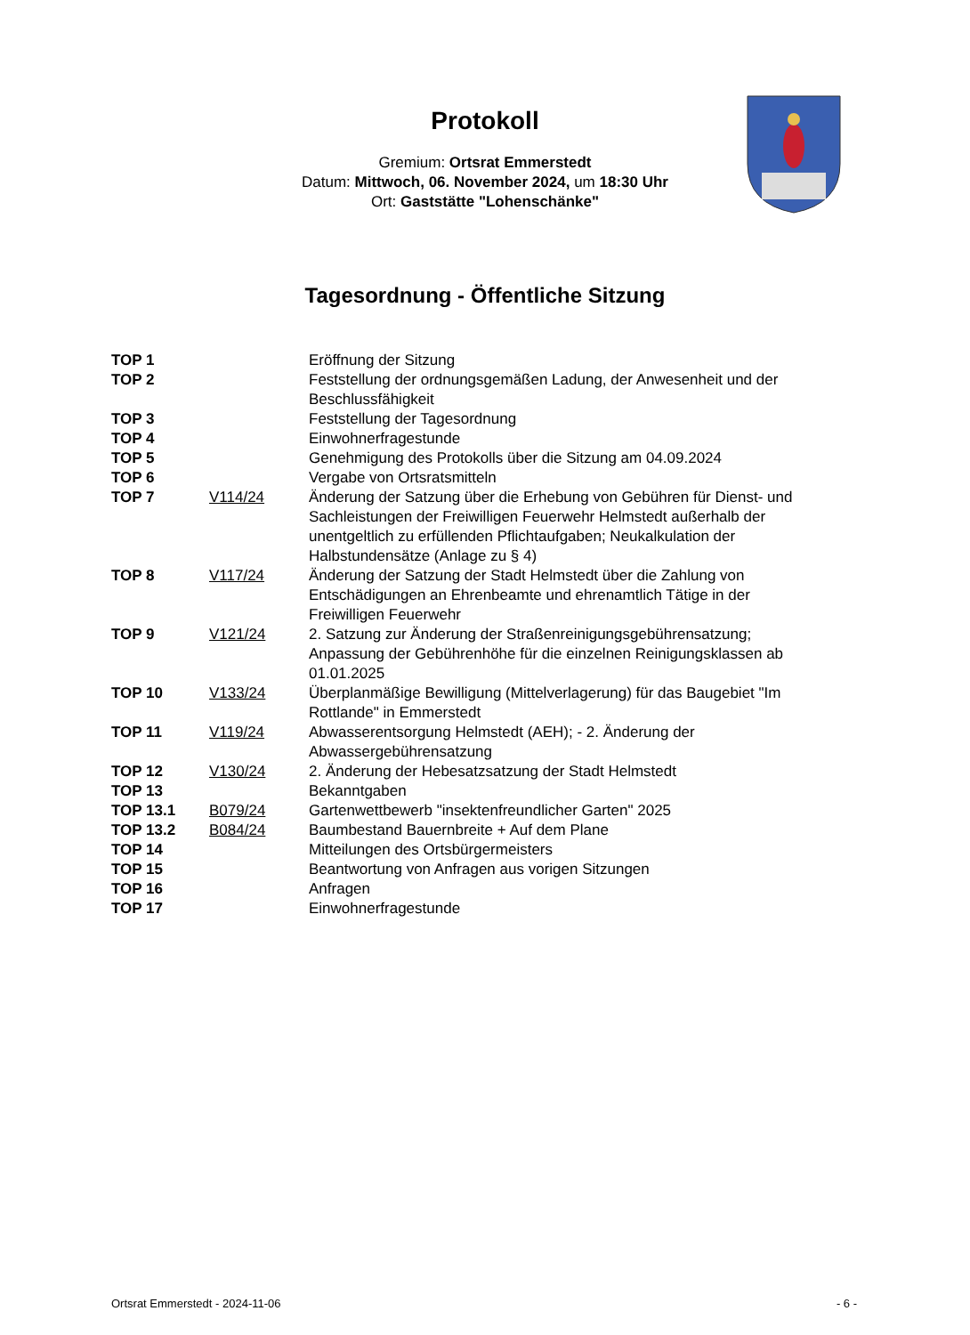Protokoll
Gremium: Ortsrat Emmerstedt
Datum: Mittwoch, 06. November 2024, um 18:30 Uhr
Ort: Gaststätte "Lohenschänke"
Tagesordnung - Öffentliche Sitzung
| TOP 1 | | Eröffnung der Sitzung |
| TOP 2 | | Feststellung der ordnungsgemäßen Ladung, der Anwesenheit und der Beschlussfähigkeit |
| TOP 3 | | Feststellung der Tagesordnung |
| TOP 4 | | Einwohnerfragestunde |
| TOP 5 | | Genehmigung des Protokolls über die Sitzung am 04.09.2024 |
| TOP 6 | | Vergabe von Ortsratsmitteln |
| TOP 7 | V114/24 | Änderung der Satzung über die Erhebung von Gebühren für Dienst- und Sachleistungen der Freiwilligen Feuerwehr Helmstedt außerhalb der unentgeltlich zu erfüllenden Pflichtaufgaben; Neukalkulation der Halbstundensätze (Anlage zu § 4) |
| TOP 8 | V117/24 | Änderung der Satzung der Stadt Helmstedt über die Zahlung von Entschädigungen an Ehrenbeamte und ehrenamtlich Tätige in der Freiwilligen Feuerwehr |
| TOP 9 | V121/24 | 2. Satzung zur Änderung der Straßenreinigungsgebührensatzung; Anpassung der Gebührenhöhe für die einzelnen Reinigungsklassen ab 01.01.2025 |
| TOP 10 | V133/24 | Überplanmäßige Bewilligung (Mittelverlagerung) für das Baugebiet "Im Rottlande" in Emmerstedt |
| TOP 11 | V119/24 | Abwasserentsorgung Helmstedt (AEH); - 2. Änderung der Abwassergebührensatzung |
| TOP 12 | V130/24 | 2. Änderung der Hebesatzsatzung der Stadt Helmstedt |
| TOP 13 | | Bekanntgaben |
| TOP 13.1 | B079/24 | Gartenwettbewerb "insektenfreundlicher Garten" 2025 |
| TOP 13.2 | B084/24 | Baumbestand Bauernbreite + Auf dem Plane |
| TOP 14 | | Mitteilungen des Ortsbürgermeisters |
| TOP 15 | | Beantwortung von Anfragen aus vorigen Sitzungen |
| TOP 16 | | Anfragen |
| TOP 17 | | Einwohnerfragestunde |
Ortsrat Emmerstedt - 2024-11-06 - 6 -